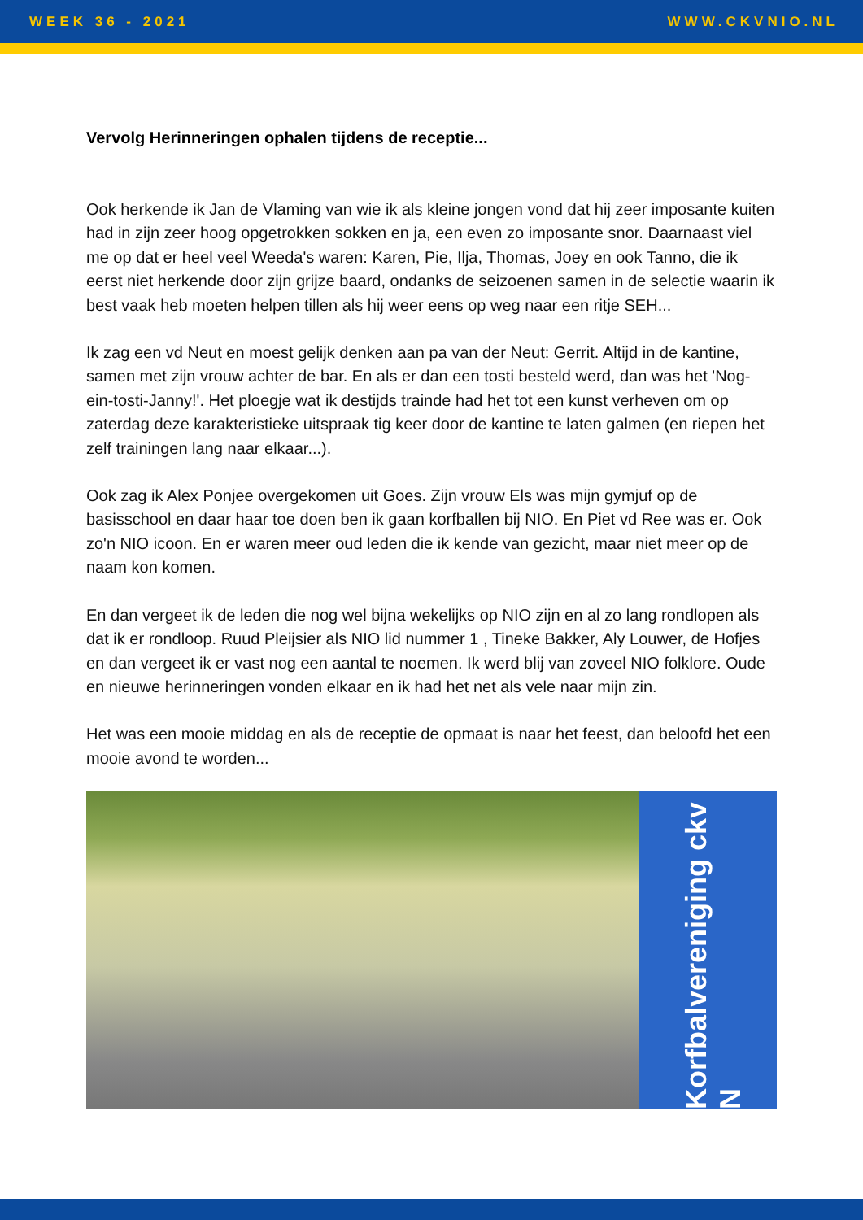WEEK 36 - 2021 WWW.CKVNIO.NL
Vervolg Herinneringen ophalen tijdens de receptie...
Ook herkende ik Jan de Vlaming van wie ik als kleine jongen vond dat hij zeer imposante kuiten had in zijn zeer hoog opgetrokken sokken en ja, een even zo imposante snor. Daarnaast viel me op dat er heel veel Weeda's waren: Karen, Pie, Ilja, Thomas, Joey en ook Tanno, die ik eerst niet herkende door zijn grijze baard, ondanks de seizoenen samen in de selectie waarin ik best vaak heb moeten helpen tillen als hij weer eens op weg naar een ritje SEH...
Ik zag een vd Neut en moest gelijk denken aan pa van der Neut: Gerrit. Altijd in de kantine, samen met zijn vrouw achter de bar. En als er dan een tosti besteld werd, dan was het 'Nog-ein-tosti-Janny!'. Het ploegje wat ik destijds trainde had het tot een kunst verheven om op zaterdag deze karakteristieke uitspraak tig keer door de kantine te laten galmen (en riepen het zelf trainingen lang naar elkaar...).
Ook zag ik Alex Ponjee overgekomen uit Goes. Zijn vrouw Els was mijn gymjuf op de basisschool en daar haar toe doen ben ik gaan korfballen bij NIO. En Piet vd Ree was er. Ook zo'n NIO icoon. En er waren meer oud leden die ik kende van gezicht, maar niet meer op de naam kon komen.
En dan vergeet ik de leden die nog wel bijna wekelijks op NIO zijn en al zo lang rondlopen als dat ik er rondloop. Ruud Pleijsier als NIO lid nummer 1 , Tineke Bakker, Aly Louwer, de Hofjes en dan vergeet ik er vast nog een aantal te noemen. Ik werd blij van zoveel NIO folklore. Oude en nieuwe herinneringen vonden elkaar en ik had het net als vele naar mijn zin.
Het was een mooie middag en als de receptie de opmaat is naar het feest, dan beloofd het een mooie avond te worden...
Korfbalvereniging ckv N